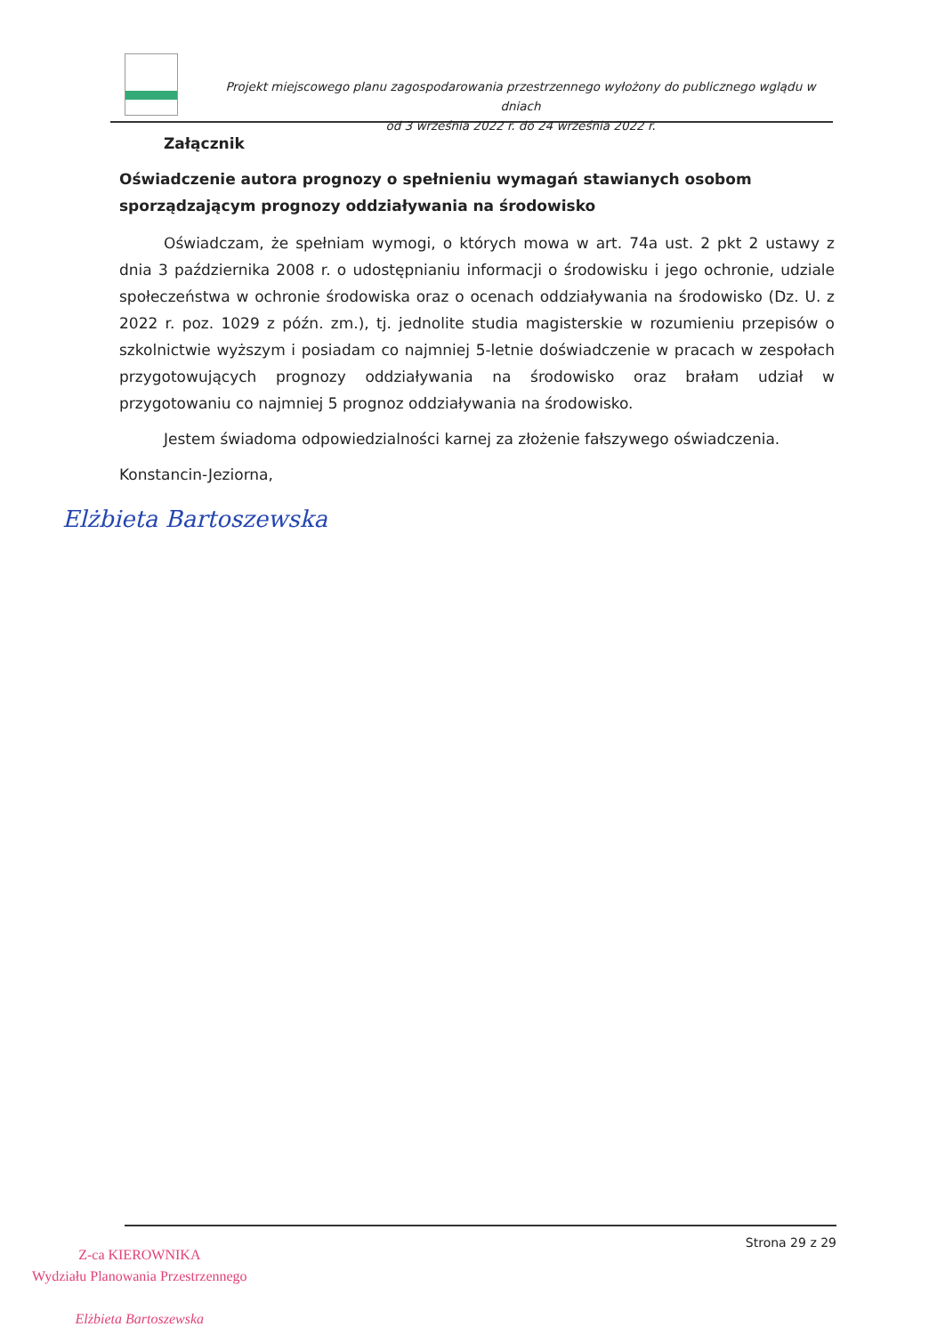Projekt miejscowego planu zagospodarowania przestrzennego wyłożony do publicznego wglądu w dniach
od 3 września 2022 r. do 24 września 2022 r.
Załącznik
Oświadczenie autora prognozy o spełnieniu wymagań stawianych osobom sporządzającym prognozy oddziaływania na środowisko
Oświadczam, że spełniam wymogi, o których mowa w art. 74a ust. 2 pkt 2 ustawy z dnia 3 października 2008 r. o udostępnianiu informacji o środowisku i jego ochronie, udziale społeczeństwa w ochronie środowiska oraz o ocenach oddziaływania na środowisko (Dz. U. z 2022 r. poz. 1029 z późn. zm.), tj. jednolite studia magisterskie w rozumieniu przepisów o szkolnictwie wyższym i posiadam co najmniej 5-letnie doświadczenie w pracach w zespołach przygotowujących prognozy oddziaływania na środowisko oraz brałam udział w przygotowaniu co najmniej 5 prognoz oddziaływania na środowisko.
Jestem świadoma odpowiedzialności karnej za złożenie fałszywego oświadczenia.
Konstancin-Jeziorna,
Elżbieta Bartoszewska
Strona 29 z 29
Z-ca KIEROWNIKA
Wydziału Planowania Przestrzennego
Elżbieta Bartoszewska